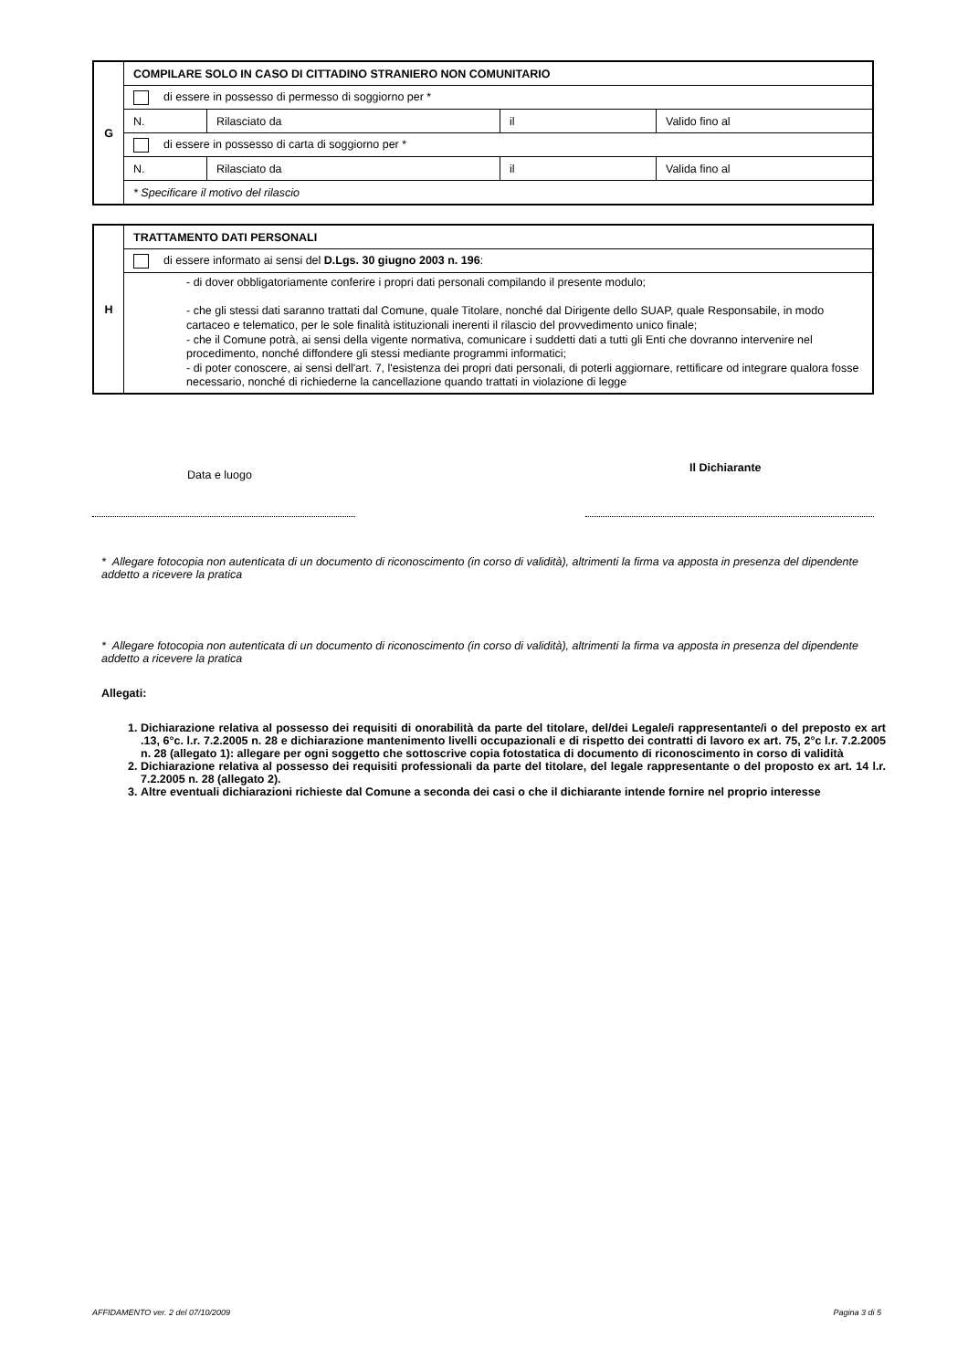| G | COMPILARE SOLO IN CASO DI CITTADINO STRANIERO NON COMUNITARIO | | | |
| | di essere in possesso di permesso di soggiorno per * | | | |
| | N. | Rilasciato da | il | Valido fino al |
| | di essere in possesso di carta di soggiorno per * | | | |
| | N. | Rilasciato da | il | Valida fino al |
| | * Specificare il motivo del rilascio | | | |
| H | TRATTAMENTO DATI PERSONALI |
| | di essere informato ai sensi del D.Lgs. 30 giugno 2003 n. 196 : |
| | - di dover obbligatoriamente conferire i propri dati personali compilando il presente modulo; - che gli stessi dati saranno trattati dal Comune, quale Titolare, nonché dal Dirigente dello SUAP, quale Responsabile, in modo cartaceo e telematico, per le sole finalità istituzionali inerenti il rilascio del provvedimento unico finale; - che il Comune potrà, ai sensi della vigente normativa, comunicare i suddetti dati a tutti gli Enti che dovranno intervenire nel procedimento, nonché diffondere gli stessi mediante programmi informatici; - di poter conoscere, ai sensi dell'art. 7, l'esistenza dei propri dati personali, di poterli aggiornare, rettificare od integrare qualora fosse necessario, nonché di richiederne la cancellazione quando trattati in violazione di legge |
Data e luogo
Il Dichiarante
* Allegare fotocopia non autenticata di un documento di riconoscimento (in corso di validità), altrimenti la firma va apposta in presenza del dipendente addetto a ricevere la pratica
* Allegare fotocopia non autenticata di un documento di riconoscimento (in corso di validità), altrimenti la firma va apposta in presenza del dipendente addetto a ricevere la pratica
Allegati:
1. Dichiarazione relativa al possesso dei requisiti di onorabilità da parte del titolare, del/dei Legale/i rappresentante/i o del preposto ex art .13, 6°c. l.r. 7.2.2005 n. 28 e dichiarazione mantenimento livelli occupazionali e di rispetto dei contratti di lavoro ex art. 75, 2°c l.r. 7.2.2005 n. 28 (allegato 1): allegare per ogni soggetto che sottoscrive copia fotostatica di documento di riconoscimento in corso di validità
2. Dichiarazione relativa al possesso dei requisiti professionali da parte del titolare, del legale rappresentante o del proposto ex art. 14 l.r. 7.2.2005 n. 28 (allegato 2).
3. Altre eventuali dichiarazioni richieste dal Comune a seconda dei casi o che il dichiarante intende fornire nel proprio interesse
AFFIDAMENTO ver. 2 del 07/10/2009
Pagina 3 di 5